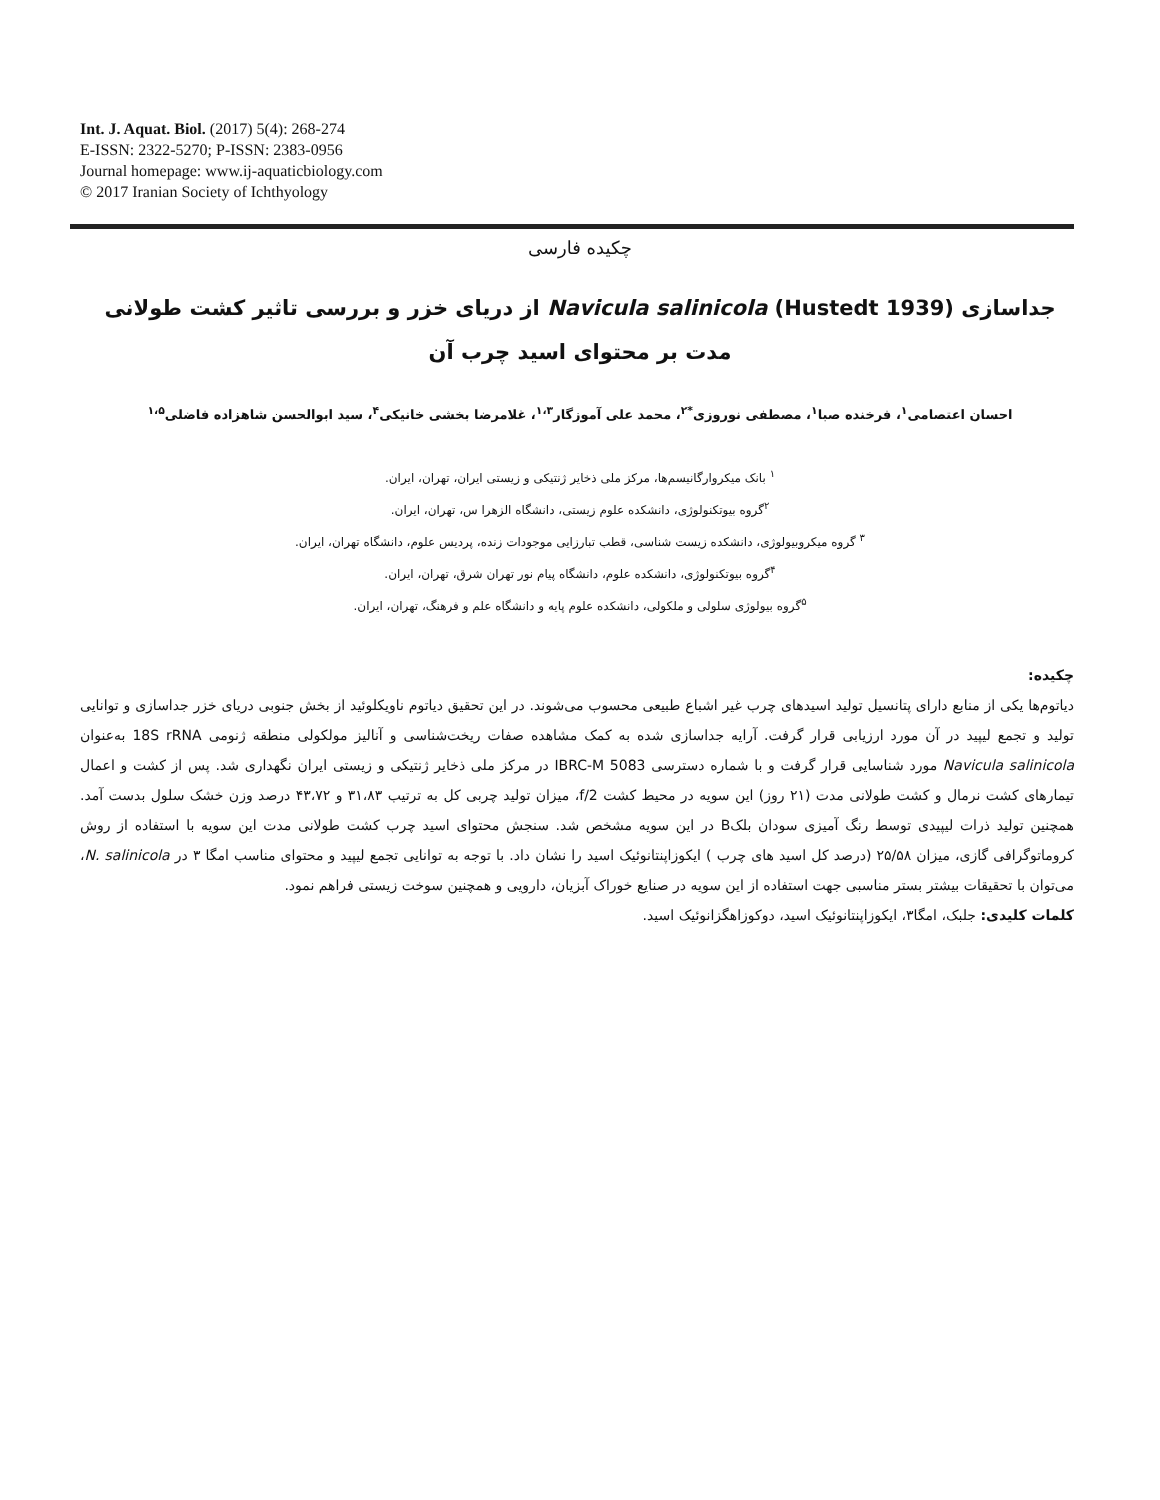Int. J. Aquat. Biol. (2017) 5(4): 268-274
E-ISSN: 2322-5270; P-ISSN: 2383-0956
Journal homepage: www.ij-aquaticbiology.com
© 2017 Iranian Society of Ichthyology
چکیده فارسی
جداسازی Navicula salinicola (Hustedt 1939) از دریای خزر و بررسی تاثیر کشت طولانی مدت بر محتوای اسید چرب آن
احسان اعتصامی<sup>۱</sup>، فرخنده صبا<sup>۱</sup>، مصطفی نوروزی<sup>*۲</sup>، محمد علی آموزگار<sup>۱،۳</sup>، غلامرضا بخشی خانیکی<sup>۴</sup>، سید ابوالحسن شاهزاده فاضلی<sup>۱،۵</sup>
<sup>۱</sup> بانک میکروارگانیسم‌ها، مرکز ملی ذخایر ژنتیکی و زیستی ایران، تهران، ایران.
<sup>۲</sup> گروه بیوتکنولوژی، دانشکده علوم زیستی، دانشگاه الزهرا س، تهران، ایران.
<sup>۳</sup> گروه میکروبیولوژی، دانشکده زیست شناسی، قطب تبارزایی موجودات زنده، پردیس علوم، دانشگاه تهران، ایران.
<sup>۴</sup> گروه بیوتکنولوژی، دانشکده علوم، دانشگاه پیام نور تهران شرق، تهران، ایران.
<sup>۵</sup> گروه بیولوژی سلولی و ملکولی، دانشکده علوم پایه و دانشگاه علم و فرهنگ، تهران، ایران.
چکیده:
دیاتوم‌ها یکی از منابع دارای پتانسیل تولید اسیدهای چرب غیر اشباع طبیعی محسوب می‌شوند. در این تحقیق دیاتوم ناویکلوئید از بخش جنوبی دریای خزر جداسازی و توانایی تولید و تجمع لیپید در آن مورد ارزیابی قرار گرفت. آرایه جداسازی شده به کمک مشاهده صفات ریخت‌شناسی و آنالیز مولکولی منطقه ژنومی 18S rRNA به‌عنوان Navicula salinicola مورد شناسایی قرار گرفت و با شماره دسترسی IBRC-M 5083 در مرکز ملی ذخایر ژنتیکی و زیستی ایران نگهداری شد. پس از کشت و اعمال تیمارهای کشت نرمال و کشت طولانی مدت (۲۱ روز) این سویه در محیط کشت f/2، میزان تولید چربی کل به ترتیب ۳۱،۸۳ و ۴۳،۷۲ درصد وزن خشک سلول بدست آمد. همچنین تولید ذرات لیپیدی توسط رنگ آمیزی سودان بلکB در این سویه مشخص شد. سنجش محتوای اسید چرب کشت طولانی مدت این سویه با استفاده از روش کروماتوگرافی گازی، میزان ۲۵/۵۸ (درصد کل اسید های چرب ) ایکوزاپنتانوئیک اسید را نشان داد. با توجه به توانایی تجمع لیپید و محتوای مناسب امگا ۳ در N. salinicola، می‌توان با تحقیقات بیشتر بستر مناسبی جهت استفاده از این سویه در صنایع خوراک آبزیان، دارویی و همچنین سوخت زیستی فراهم نمود.
کلمات کلیدی: جلبک، امگا۳، ایکوزاپنتانوئیک اسید، دوکوزاهگزانوئیک اسید.